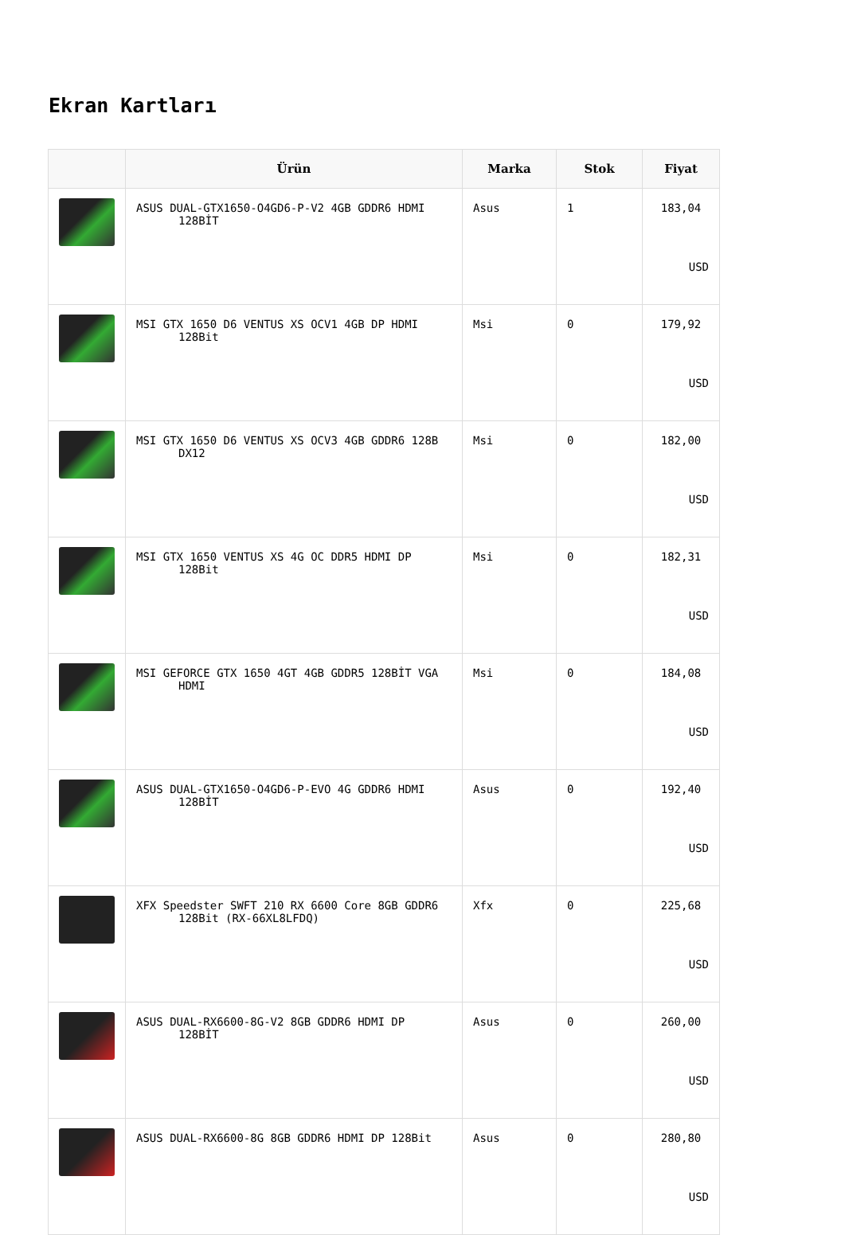Ekran Kartları
| | Ürün | Marka | Stok | Fiyat |
| --- | --- | --- | --- | --- |
| | ASUS DUAL-GTX1650-O4GD6-P-V2 4GB GDDR6 HDMI 128BİT | Asus | 1 | 183,04 USD |
| | MSI GTX 1650 D6 VENTUS XS OCV1 4GB DP HDMI 128Bit | Msi | 0 | 179,92 USD |
| | MSI GTX 1650 D6 VENTUS XS OCV3 4GB GDDR6 128B DX12 | Msi | 0 | 182,00 USD |
| | MSI GTX 1650 VENTUS XS 4G OC DDR5 HDMI DP 128Bit | Msi | 0 | 182,31 USD |
| | MSI GEFORCE GTX 1650 4GT 4GB GDDR5 128BİT VGA HDMI | Msi | 0 | 184,08 USD |
| | ASUS DUAL-GTX1650-O4GD6-P-EVO 4G GDDR6 HDMI 128BİT | Asus | 0 | 192,40 USD |
| | XFX Speedster SWFT 210 RX 6600 Core 8GB GDDR6 128Bit (RX-66XL8LFDQ) | Xfx | 0 | 225,68 USD |
| | ASUS DUAL-RX6600-8G-V2 8GB GDDR6 HDMI DP 128BİT | Asus | 0 | 260,00 USD |
| | ASUS DUAL-RX6600-8G 8GB GDDR6 HDMI DP 128Bit | Asus | 0 | 280,80 USD |